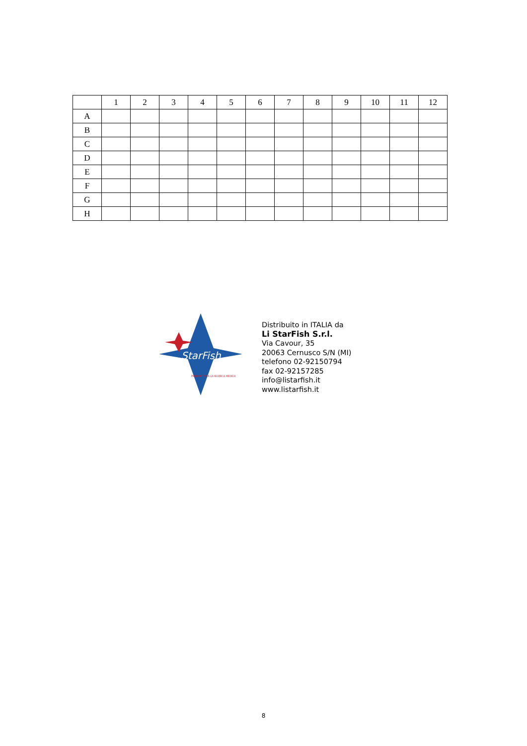| | 1 | 2 | 3 | 4 | 5 | 6 | 7 | 8 | 9 | 10 | 11 | 12 |
| --- | --- | --- | --- | --- | --- | --- | --- | --- | --- | --- | --- | --- |
| A | | | | | | | | | | | | |
| B | | | | | | | | | | | | |
| C | | | | | | | | | | | | |
| D | | | | | | | | | | | | |
| E | | | | | | | | | | | | |
| F | | | | | | | | | | | | |
| G | | | | | | | | | | | | |
| H | | | | | | | | | | | | |
StarFish
PRODOTTI PER LA RICERCA MEDICA
Distribuito in ITALIA da
Li StarFish S.r.l.
Via Cavour, 35
20063 Cernusco S/N (MI)
telefono 02-92150794
fax 02-92157285
info@listarfish.it
www.listarfish.it
8